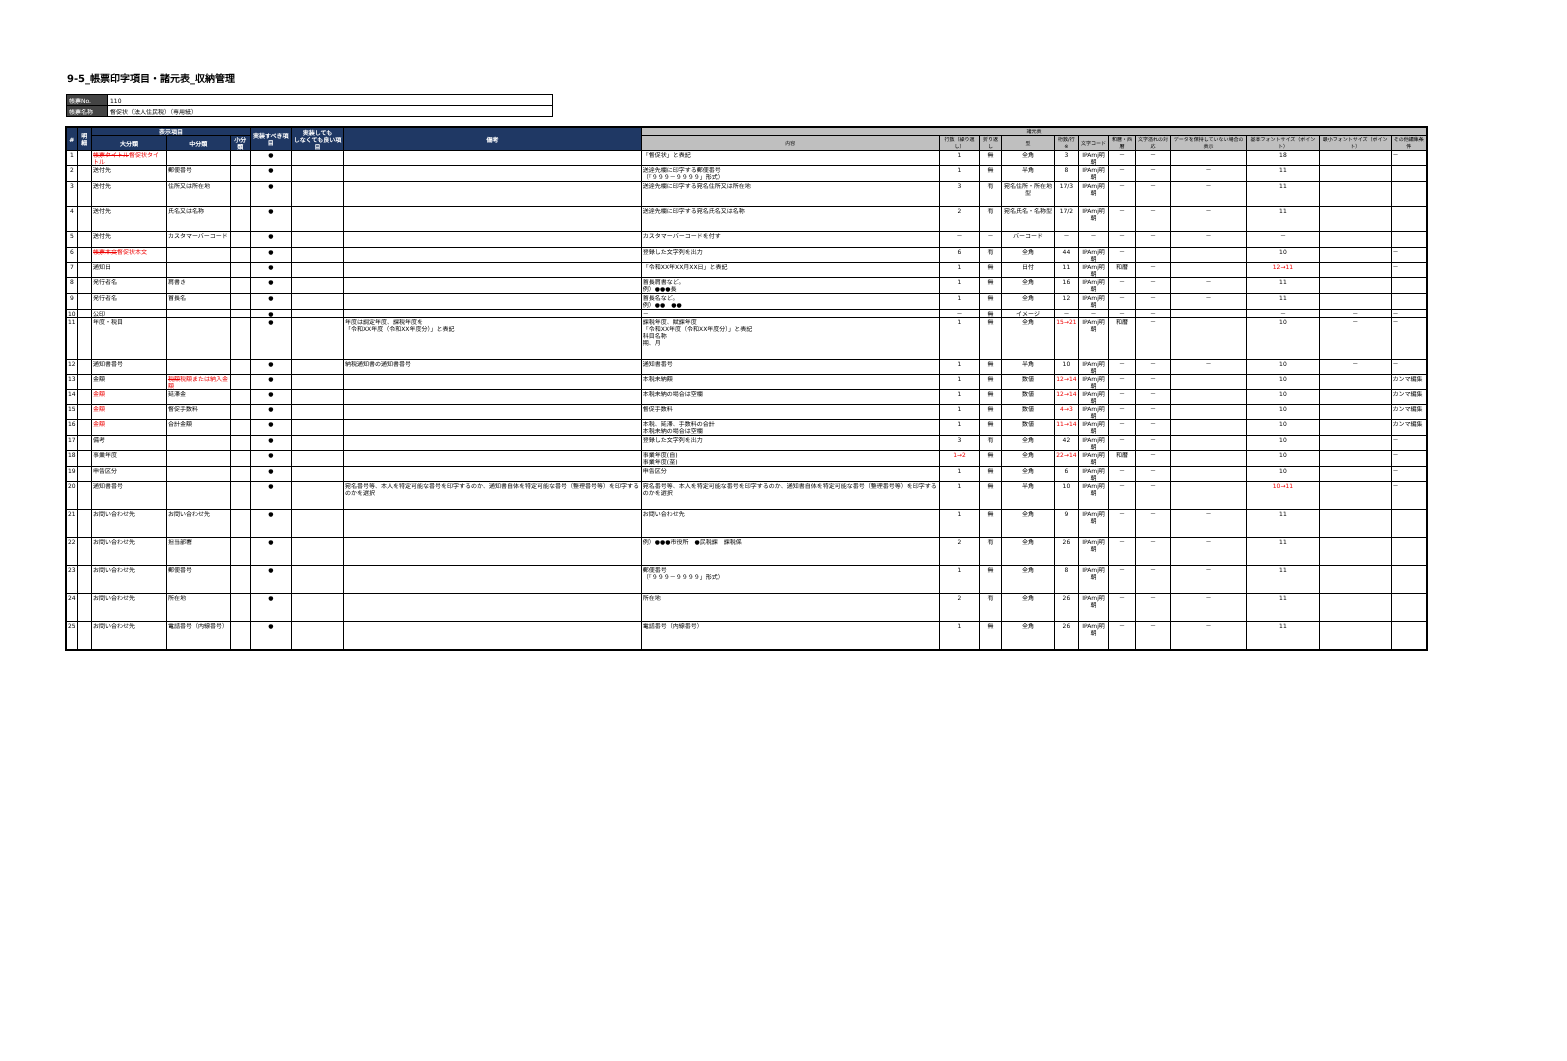9-5_帳票印字項目・諸元表_収納管理
| 帳票No. | 110 |
| 帳票名称 | 督促状（法人住民税）（専用紙） |
| # | 明細 | 表示項目 | | | 実装すべき項目 | 実装しても しなくても良い項目 | 備考 | 諸元表 | | | | | | | | | | | |
| --- | --- | --- | --- | --- | --- | --- | --- | --- | --- | --- | --- | --- | --- | --- | --- | --- | --- | --- | --- |
| | | 大分類 | 中分類 | 小分類 | | | | 内容 | 行数（繰り返し） | 折り返し | 型 | 桁数/行※ | 文字コード | 和暦・西暦 | 文字溢れの対応 | データを保持していない場合の表示 | 基本フォントサイズ（ポイント） | 最小フォントサイズ（ポイント） | その他編集条件 |
| 1 | | 帳票タイトル 督促状タイトル | | | ● | | | 「督促状」と表記 | 1 | 無 | 全角 | 3 | IPAmj明朝 | － | － | | 18 | | － |
| 2 | | 送付先 | 郵便番号 | | ● | | | 送達先欄に印字する郵便番号 （「９９９－９９９９」形式） | 1 | 無 | 半角 | 8 | IPAmj明朝 | － | － | － | 11 | | |
| 3 | | 送付先 | 住所又は所在地 | | ● | | | 送達先欄に印字する宛名住所又は所在地 | 3 | 有 | 宛名住所・所在地型 | 17/3 | IPAmj明朝 | － | － | － | 11 | | |
| 4 | | 送付先 | 氏名又は名称 | | ● | | | 送達先欄に印字する宛名氏名又は名称 | 2 | 有 | 宛名氏名・名称型 | 17/2 | IPAmj明朝 | － | － | － | 11 | | |
| 5 | | 送付先 | カスタマーバーコード | | ● | | | カスタマーバーコードを付す | － | － | バーコード | － | － | － | － | － | － | | |
| 6 | | 帳票本文 督促状本文 | | | ● | | | 登録した文字列を出力 | 6 | 有 | 全角 | 44 | IPAmj明朝 | － | | | 10 | | － |
| 7 | | 通知日 | | | ● | | | 「令和XX年XX月XX日」と表記 | 1 | 無 | 日付 | 11 | IPAmj明朝 | 和暦 | － | | 12→11 | | － |
| 8 | | 発行者名 | 肩書き | | ● | | | 首長肩書など。 例）●●●長 | 1 | 無 | 全角 | 16 | IPAmj明朝 | － | － | － | 11 | | |
| 9 | | 発行者名 | 首長名 | | ● | | | 首長名など。 例）●● ●● | 1 | 無 | 全角 | 12 | IPAmj明朝 | － | － | － | 11 | | |
| 10 | | 公印 | | | ● | | | － | － | 無 | イメージ | － | － | － | － | | － | － | － |
| 11 | | 年度・税目 | | | ● | | 年度は調定年度、課税年度を 「令和XX年度（令和XX年度分）」と表記 | 課税年度、賦課年度 「令和XX年度（令和XX年度分）」と表記 科目名称 期、月 | 1 | 無 | 全角 | 15→21 | IPAmj明朝 | 和暦 | － | | 10 | － | － |
| 12 | | 通知書番号 | | | ● | | 納税通知書の通知書番号 | 通知書番号 | 1 | 無 | 半角 | 10 | IPAmj明朝 | － | － | － | 10 | － | － |
| 13 | | 金額 | 税額 税額または納入金額 | | ● | | | 本税未納額 | 1 | 無 | 数値 | 12→14 | IPAmj明朝 | － | － | | 10 | | カンマ編集 |
| 14 | | 金額 | 延滞金 | | ● | | | 本税未納の場合は空欄 | 1 | 無 | 数値 | 12→14 | IPAmj明朝 | － | － | | 10 | | カンマ編集 |
| 15 | | 金額 | 督促手数料 | | ● | | | 督促手数料 | 1 | 無 | 数値 | 4→3 | IPAmj明朝 | － | － | | 10 | | カンマ編集 |
| 16 | | 金額 | 合計金額 | | ● | | | 本税、延滞、手数料の合計 本税未納の場合は空欄 | 1 | 無 | 数値 | 11→14 | IPAmj明朝 | － | － | | 10 | | カンマ編集 |
| 17 | | 備考 | | | ● | | | 登録した文字列を出力 | 3 | 有 | 全角 | 42 | IPAmj明朝 | － | － | | 10 | | － |
| 18 | | 事業年度 | | | ● | | | 事業年度(自) 事業年度(至) | 1→2 | 無 | 全角 | 22→14 | IPAmj明朝 | 和暦 | － | | 10 | | － |
| 19 | | 申告区分 | | | ● | | | 申告区分 | 1 | 無 | 全角 | 6 | IPAmj明朝 | － | － | | 10 | | － |
| 20 | | 通知書番号 | | | ● | | 宛名番号等、本人を特定可能な番号を印字するのか、通知書自体を特定可能な番号（整理番号等）を印字するのかを選択 | 宛名番号等、本人を特定可能な番号を印字するのか、通知書自体を特定可能な番号（整理番号等）を印字するのかを選択 | 1 | 無 | 半角 | 10 | IPAmj明朝 | － | － | | 10→11 | | － |
| 21 | | お問い合わせ先 | お問い合わせ先 | | ● | | | お問い合わせ先 | 1 | 無 | 全角 | 9 | IPAmj明朝 | － | － | － | 11 | | |
| 22 | | お問い合わせ先 | 担当部署 | | ● | | | 例）●●●市役所 ●民税課 課税係 | 2 | 有 | 全角 | 26 | IPAmj明朝 | － | － | － | 11 | | |
| 23 | | お問い合わせ先 | 郵便番号 | | ● | | | 郵便番号 （「９９９－９９９９」形式） | 1 | 無 | 全角 | 8 | IPAmj明朝 | － | － | － | 11 | | |
| 24 | | お問い合わせ先 | 所在地 | | ● | | | 所在地 | 2 | 有 | 全角 | 26 | IPAmj明朝 | － | － | － | 11 | | |
| 25 | | お問い合わせ先 | 電話番号（内線番号） | | ● | | | 電話番号（内線番号） | 1 | 無 | 全角 | 26 | IPAmj明朝 | － | － | － | 11 | | |